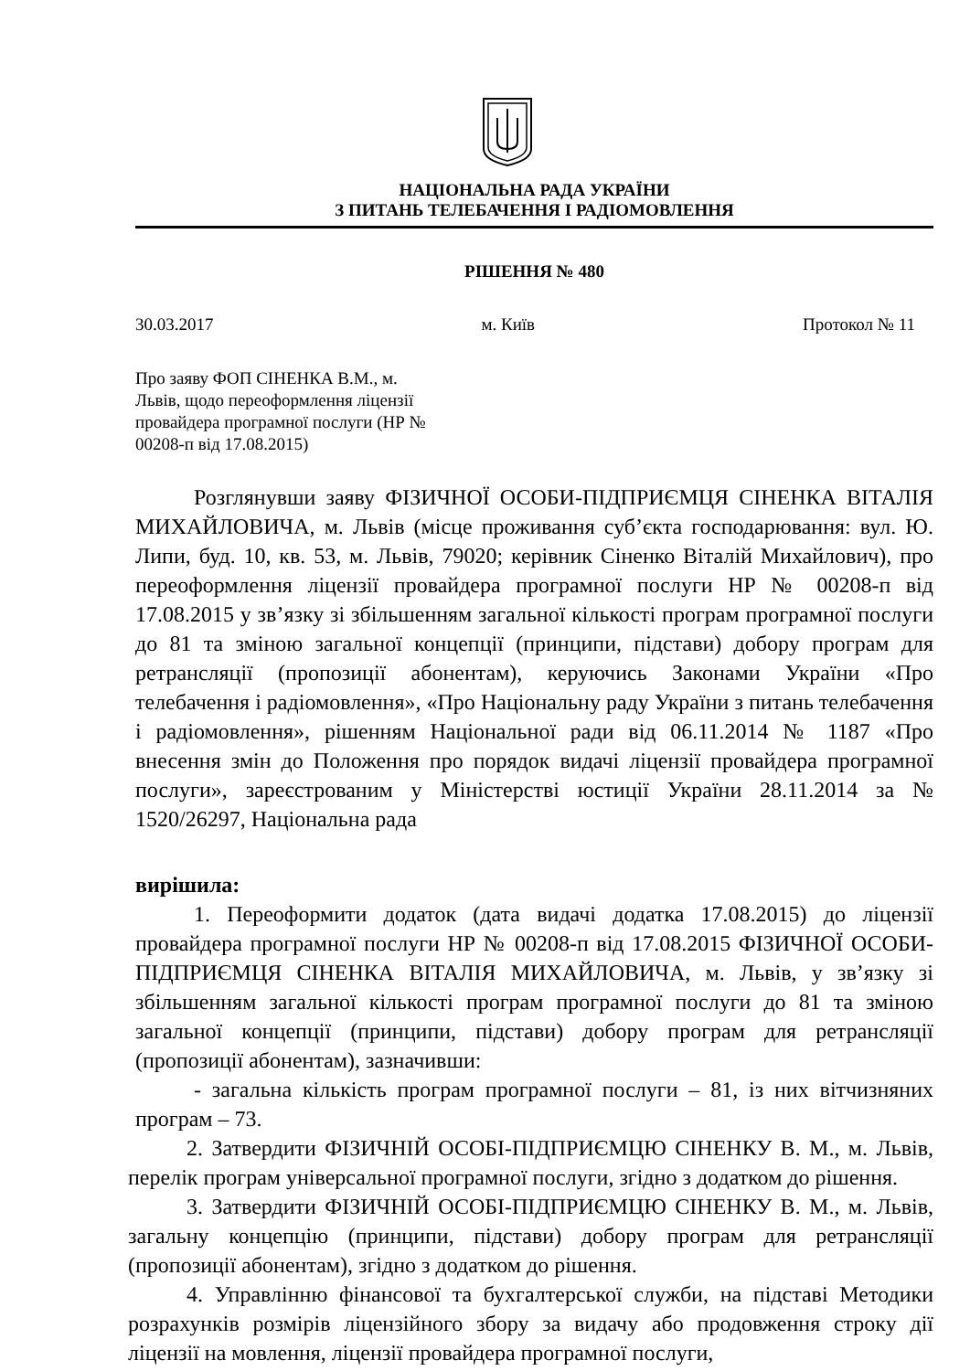НАЦІОНАЛЬНА РАДА УКРАЇНИ
З ПИТАНЬ ТЕЛЕБАЧЕННЯ І РАДІОМОВЛЕННЯ
РІШЕННЯ № 480
30.03.2017 м. Київ Протокол № 11
Про заяву ФОП СІНЕНКА В.М., м. Львів, щодо переоформлення ліцензії провайдера програмної послуги (НР № 00208-п від 17.08.2015)
Розглянувши заяву ФІЗИЧНОЇ ОСОБИ-ПІДПРИЄМЦЯ СІНЕНКА ВІТАЛІЯ МИХАЙЛОВИЧА, м. Львів (місце проживання суб’єкта господарювання: вул. Ю. Липи, буд. 10, кв. 53, м. Львів, 79020; керівник Сіненко Віталій Михайлович), про переоформлення ліцензії провайдера програмної послуги НР № 00208-п від 17.08.2015 у зв’язку зі збільшенням загальної кількості програм програмної послуги до 81 та зміною загальної концепції (принципи, підстави) добору програм для ретрансляції (пропозиції абонентам), керуючись Законами України «Про телебачення і радіомовлення», «Про Національну раду України з питань телебачення і радіомовлення», рішенням Національної ради від 06.11.2014 № 1187 «Про внесення змін до Положення про порядок видачі ліцензії провайдера програмної послуги», зареєстрованим у Міністерстві юстиції України 28.11.2014 за № 1520/26297, Національна рада
вирішила:
1. Переоформити додаток (дата видачі додатка 17.08.2015) до ліцензії провайдера програмної послуги НР № 00208-п від 17.08.2015 ФІЗИЧНОЇ ОСОБИ-ПІДПРИЄМЦЯ СІНЕНКА ВІТАЛІЯ МИХАЙЛОВИЧА, м. Львів, у зв’язку зі збільшенням загальної кількості програм програмної послуги до 81 та зміною загальної концепції (принципи, підстави) добору програм для ретрансляції (пропозиції абонентам), зазначивши:
- загальна кількість програм програмної послуги – 81, із них вітчизняних програм – 73.
2. Затвердити ФІЗИЧНІЙ ОСОБІ-ПІДПРИЄМЦЮ СІНЕНКУ В. М., м. Львів, перелік програм універсальної програмної послуги, згідно з додатком до рішення.
3. Затвердити ФІЗИЧНІЙ ОСОБІ-ПІДПРИЄМЦЮ СІНЕНКУ В. М., м. Львів, загальну концепцію (принципи, підстави) добору програм для ретрансляції (пропозиції абонентам), згідно з додатком до рішення.
4. Управлінню фінансової та бухгалтерської служби, на підставі Методики розрахунків розмірів ліцензійного збору за видачу або продовження строку дії ліцензії на мовлення, ліцензії провайдера програмної послуги,